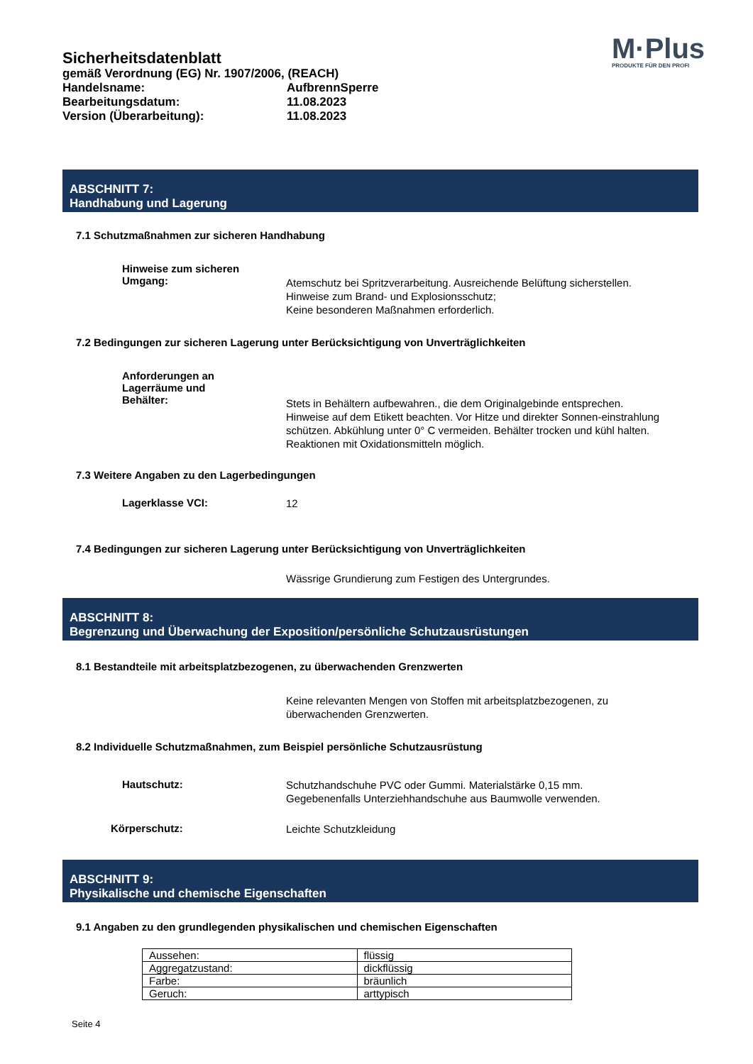Sicherheitsdatenblatt
gemäß Verordnung (EG) Nr. 1907/2006, (REACH)
Handelsname: AufbrennSperre
Bearbeitungsdatum: 11.08.2023
Version (Überarbeitung): 11.08.2023
M·Plus
PRODUKTE FÜR DEN PROFI
ABSCHNITT 7:
Handhabung und Lagerung
7.1 Schutzmaßnahmen zur sicheren Handhabung
Hinweise zum sicheren
Umgang:
Atemschutz bei Spritzverarbeitung. Ausreichende Belüftung sicherstellen.
Hinweise zum Brand- und Explosionsschutz;
Keine besonderen Maßnahmen erforderlich.
7.2 Bedingungen zur sicheren Lagerung unter Berücksichtigung von Unverträglichkeiten
Anforderungen an
Lagerräume und
Behälter:
Stets in Behältern aufbewahren., die dem Originalgebinde entsprechen. Hinweise auf dem Etikett beachten. Vor Hitze und direkter Sonnen-einstrahlung schützen. Abkühlung unter 0° C vermeiden. Behälter trocken und kühl halten. Reaktionen mit Oxidationsmitteln möglich.
7.3 Weitere Angaben zu den Lagerbedingungen
Lagerklasse VCI:
12
7.4 Bedingungen zur sicheren Lagerung unter Berücksichtigung von Unverträglichkeiten
Wässrige Grundierung zum Festigen des Untergrundes.
ABSCHNITT 8:
Begrenzung und Überwachung der Exposition/persönliche Schutzausrüstungen
8.1 Bestandteile mit arbeitsplatzbezogenen, zu überwachenden Grenzwerten
Keine relevanten Mengen von Stoffen mit arbeitsplatzbezogenen, zu überwachenden Grenzwerten.
8.2 Individuelle Schutzmaßnahmen, zum Beispiel persönliche Schutzausrüstung
Hautschutz:
Schutzhandschuhe PVC oder Gummi. Materialstärke 0,15 mm.
Gegebenenfalls Unterziehhandschuhe aus Baumwolle verwenden.
Körperschutz:
Leichte Schutzkleidung
ABSCHNITT 9:
Physikalische und chemische Eigenschaften
9.1 Angaben zu den grundlegenden physikalischen und chemischen Eigenschaften
| Aussehen: | flüssig |
| Aggregatzustand: | dickflüssig |
| Farbe: | bräunlich |
| Geruch: | arttypisch |
Seite 4